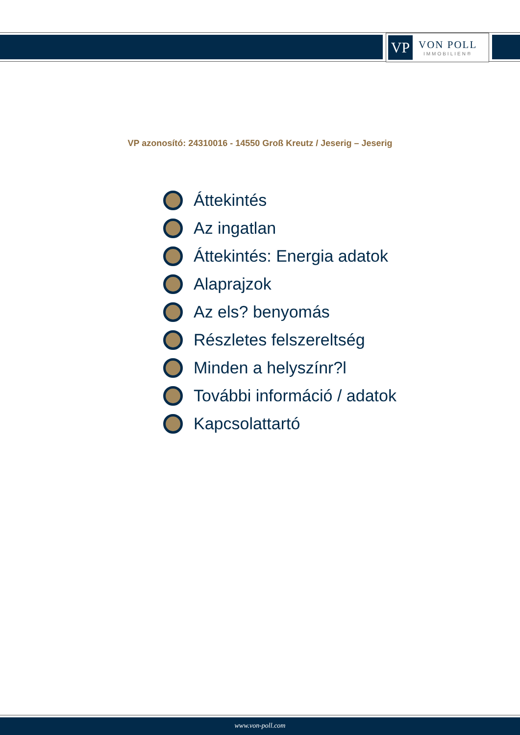VP
VON POLL
IMMOBILIEN®
VP azonosító: 24310016 - 14550 Groß Kreutz / Jeserig – Jeserig
Áttekintés
Az ingatlan
Áttekintés: Energia adatok
Alaprajzok
Az els? benyomás
Részletes felszereltség
Minden a helyszínr?l
További információ / adatok
Kapcsolattartó
www.von-poll.com